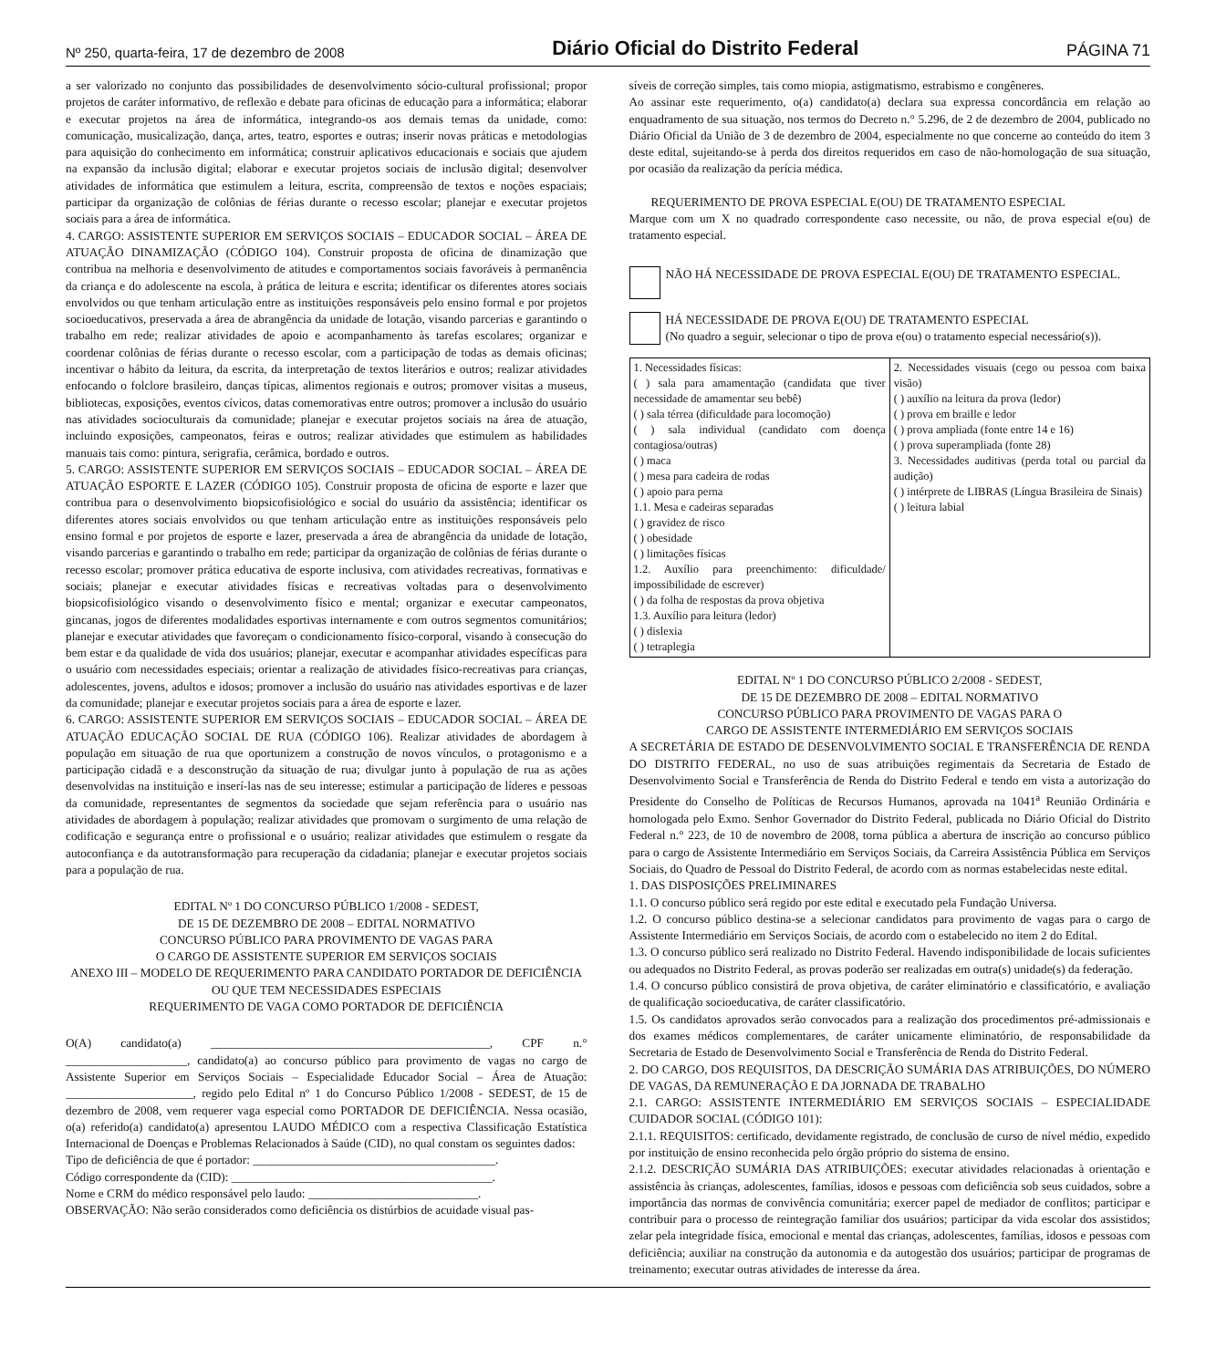Nº 250, quarta-feira, 17 de dezembro de 2008 Diário Oficial do Distrito Federal PÁGINA 71
a ser valorizado no conjunto das possibilidades de desenvolvimento sócio-cultural profissional; propor projetos de caráter informativo, de reflexão e debate para oficinas de educação para a informática; elaborar e executar projetos na área de informática, integrando-os aos demais temas da unidade, como: comunicação, musicalização, dança, artes, teatro, esportes e outras; inserir novas práticas e metodologias para aquisição do conhecimento em informática; construir aplicativos educacionais e sociais que ajudem na expansão da inclusão digital; elaborar e executar projetos sociais de inclusão digital; desenvolver atividades de informática que estimulem a leitura, escrita, compreensão de textos e noções espaciais; participar da organização de colônias de férias durante o recesso escolar; planejar e executar projetos sociais para a área de informática.
4. CARGO: ASSISTENTE SUPERIOR EM SERVIÇOS SOCIAIS – EDUCADOR SOCIAL – ÁREA DE ATUAÇÃO DINAMIZAÇÃO (CÓDIGO 104). Construir proposta de oficina de dinamização que contribua na melhoria e desenvolvimento de atitudes e comportamentos sociais favoráveis à permanência da criança e do adolescente na escola, à prática de leitura e escrita; identificar os diferentes atores sociais envolvidos ou que tenham articulação entre as instituições responsáveis pelo ensino formal e por projetos socioeducativos, preservada a área de abrangência da unidade de lotação, visando parcerias e garantindo o trabalho em rede; realizar atividades de apoio e acompanhamento às tarefas escolares; organizar e coordenar colônias de férias durante o recesso escolar, com a participação de todas as demais oficinas; incentivar o hábito da leitura, da escrita, da interpretação de textos literários e outros; realizar atividades enfocando o folclore brasileiro, danças típicas, alimentos regionais e outros; promover visitas a museus, bibliotecas, exposições, eventos cívicos, datas comemorativas entre outros; promover a inclusão do usuário nas atividades socioculturais da comunidade; planejar e executar projetos sociais na área de atuação, incluindo exposições, campeonatos, feiras e outros; realizar atividades que estimulem as habilidades manuais tais como: pintura, serigrafia, cerâmica, bordado e outros.
5. CARGO: ASSISTENTE SUPERIOR EM SERVIÇOS SOCIAIS – EDUCADOR SOCIAL – ÁREA DE ATUAÇÃO ESPORTE E LAZER (CÓDIGO 105). Construir proposta de oficina de esporte e lazer que contribua para o desenvolvimento biopsicofisiológico e social do usuário da assistência; identificar os diferentes atores sociais envolvidos ou que tenham articulação entre as instituições responsáveis pelo ensino formal e por projetos de esporte e lazer, preservada a área de abrangência da unidade de lotação, visando parcerias e garantindo o trabalho em rede; participar da organização de colônias de férias durante o recesso escolar; promover prática educativa de esporte inclusiva, com atividades recreativas, formativas e sociais; planejar e executar atividades físicas e recreativas voltadas para o desenvolvimento biopsicofisiológico visando o desenvolvimento físico e mental; organizar e executar campeonatos, gincanas, jogos de diferentes modalidades esportivas internamente e com outros segmentos comunitários; planejar e executar atividades que favoreçam o condicionamento físico-corporal, visando à consecução do bem estar e da qualidade de vida dos usuários; planejar, executar e acompanhar atividades específicas para o usuário com necessidades especiais; orientar a realização de atividades físico-recreativas para crianças, adolescentes, jovens, adultos e idosos; promover a inclusão do usuário nas atividades esportivas e de lazer da comunidade; planejar e executar projetos sociais para a área de esporte e lazer.
6. CARGO: ASSISTENTE SUPERIOR EM SERVIÇOS SOCIAIS – EDUCADOR SOCIAL – ÁREA DE ATUAÇÃO EDUCAÇÃO SOCIAL DE RUA (CÓDIGO 106). Realizar atividades de abordagem à população em situação de rua que oportunizem a construção de novos vínculos, o protagonismo e a participação cidadã e a desconstrução da situação de rua; divulgar junto à população de rua as ações desenvolvidas na instituição e inserí-las nas de seu interesse; estimular a participação de líderes e pessoas da comunidade, representantes de segmentos da sociedade que sejam referência para o usuário nas atividades de abordagem à população; realizar atividades que promovam o surgimento de uma relação de codificação e segurança entre o profissional e o usuário; realizar atividades que estimulem o resgate da autoconfiança e da autotransformação para recuperação da cidadania; planejar e executar projetos sociais para a população de rua.
EDITAL Nº 1 DO CONCURSO PÚBLICO 1/2008 - SEDEST,
DE 15 DE DEZEMBRO DE 2008 – EDITAL NORMATIVO
CONCURSO PÚBLICO PARA PROVIMENTO DE VAGAS PARA
O CARGO DE ASSISTENTE SUPERIOR EM SERVIÇOS SOCIAIS
ANEXO III – MODELO DE REQUERIMENTO PARA CANDIDATO PORTADOR DE DEFICIÊNCIA OU QUE TEM NECESSIDADES ESPECIAIS
REQUERIMENTO DE VAGA COMO PORTADOR DE DEFICIÊNCIA
O(A) candidato(a) ______________________________________________, CPF n.° ____________________, candidato(a) ao concurso público para provimento de vagas no cargo de Assistente Superior em Serviços Sociais – Especialidade Educador Social – Área de Atuação: _____________________, regido pelo Edital nº 1 do Concurso Público 1/2008 - SEDEST, de 15 de dezembro de 2008, vem requerer vaga especial como PORTADOR DE DEFICIÊNCIA. Nessa ocasião, o(a) referido(a) candidato(a) apresentou LAUDO MÉDICO com a respectiva Classificação Estatística Internacional de Doenças e Problemas Relacionados à Saúde (CID), no qual constam os seguintes dados:
Tipo de deficiência de que é portador: ________________________________________.
Código correspondente da (CID): ___________________________________________.
Nome e CRM do médico responsável pelo laudo: ____________________________.
OBSERVAÇÃO: Não serão considerados como deficiência os distúrbios de acuidade visual pas-
síveis de correção simples, tais como miopia, astigmatismo, estrabismo e congêneres.
Ao assinar este requerimento, o(a) candidato(a) declara sua expressa concordância em relação ao enquadramento de sua situação, nos termos do Decreto n.° 5.296, de 2 de dezembro de 2004, publicado no Diário Oficial da União de 3 de dezembro de 2004, especialmente no que concerne ao conteúdo do item 3 deste edital, sujeitando-se à perda dos direitos requeridos em caso de não-homologação de sua situação, por ocasião da realização da perícia médica.
REQUERIMENTO DE PROVA ESPECIAL E(OU) DE TRATAMENTO ESPECIAL
Marque com um X no quadrado correspondente caso necessite, ou não, de prova especial e(ou) de tratamento especial.
NÃO HÁ NECESSIDADE DE PROVA ESPECIAL E(OU) DE TRATAMENTO ESPECIAL.
HÁ NECESSIDADE DE PROVA E(OU) DE TRATAMENTO ESPECIAL
(No quadro a seguir, selecionar o tipo de prova e(ou) o tratamento especial necessário(s)).
| 1. Necessidades físicas: ( ) sala para amamentação (candidata que tiver necessidade de amamentar seu bebê) ( ) sala térrea (dificuldade para locomoção) ( ) sala individual (candidato com doença contagiosa/outras) ( ) maca ( ) mesa para cadeira de rodas ( ) apoio para perna 1.1. Mesa e cadeiras separadas ( ) gravidez de risco ( ) obesidade ( ) limitações físicas 1.2. Auxílio para preenchimento: dificuldade/ impossibilidade de escrever) ( ) da folha de respostas da prova objetiva 1.3. Auxílio para leitura (ledor) ( ) dislexia ( ) tetraplegia | 2. Necessidades visuais (cego ou pessoa com baixa visão) ( ) auxílio na leitura da prova (ledor) ( ) prova em braille e ledor ( ) prova ampliada (fonte entre 14 e 16) ( ) prova superampliada (fonte 28) 3. Necessidades auditivas (perda total ou parcial da audição) ( ) intérprete de LIBRAS (Língua Brasileira de Sinais) ( ) leitura labial |
EDITAL Nº 1 DO CONCURSO PÚBLICO 2/2008 - SEDEST,
DE 15 DE DEZEMBRO DE 2008 – EDITAL NORMATIVO
CONCURSO PÚBLICO PARA PROVIMENTO DE VAGAS PARA O
CARGO DE ASSISTENTE INTERMEDIÁRIO EM SERVIÇOS SOCIAIS
A SECRETÁRIA DE ESTADO DE DESENVOLVIMENTO SOCIAL E TRANSFERÊNCIA DE RENDA DO DISTRITO FEDERAL, no uso de suas atribuições regimentais da Secretaria de Estado de Desenvolvimento Social e Transferência de Renda do Distrito Federal e tendo em vista a autorização do Presidente do Conselho de Políticas de Recursos Humanos, aprovada na 1041<sup>a</sup> Reunião Ordinária e homologada pelo Exmo. Senhor Governador do Distrito Federal, publicada no Diário Oficial do Distrito Federal n.° 223, de 10 de novembro de 2008, torna pública a abertura de inscrição ao concurso público para o cargo de Assistente Intermediário em Serviços Sociais, da Carreira Assistência Pública em Serviços Sociais, do Quadro de Pessoal do Distrito Federal, de acordo com as normas estabelecidas neste edital.
1. DAS DISPOSIÇÕES PRELIMINARES
1.1. O concurso público será regido por este edital e executado pela Fundação Universa.
1.2. O concurso público destina-se a selecionar candidatos para provimento de vagas para o cargo de Assistente Intermediário em Serviços Sociais, de acordo com o estabelecido no item 2 do Edital.
1.3. O concurso público será realizado no Distrito Federal. Havendo indisponibilidade de locais suficientes ou adequados no Distrito Federal, as provas poderão ser realizadas em outra(s) unidade(s) da federação.
1.4. O concurso público consistirá de prova objetiva, de caráter eliminatório e classificatório, e avaliação de qualificação socioeducativa, de caráter classificatório.
1.5. Os candidatos aprovados serão convocados para a realização dos procedimentos pré-admissionais e dos exames médicos complementares, de caráter unicamente eliminatório, de responsabilidade da Secretaria de Estado de Desenvolvimento Social e Transferência de Renda do Distrito Federal.
2. DO CARGO, DOS REQUISITOS, DA DESCRIÇÃO SUMÁRIA DAS ATRIBUIÇÕES, DO NÚMERO DE VAGAS, DA REMUNERAÇÃO E DA JORNADA DE TRABALHO
2.1. CARGO: ASSISTENTE INTERMEDIÁRIO EM SERVIÇOS SOCIAIS – ESPECIALIDADE CUIDADOR SOCIAL (CÓDIGO 101):
2.1.1. REQUISITOS: certificado, devidamente registrado, de conclusão de curso de nível médio, expedido por instituição de ensino reconhecida pelo órgão próprio do sistema de ensino.
2.1.2. DESCRIÇÃO SUMÁRIA DAS ATRIBUIÇÕES: executar atividades relacionadas à orientação e assistência às crianças, adolescentes, famílias, idosos e pessoas com deficiência sob seus cuidados, sobre a importância das normas de convivência comunitária; exercer papel de mediador de conflitos; participar e contribuir para o processo de reintegração familiar dos usuários; participar da vida escolar dos assistidos; zelar pela integridade física, emocional e mental das crianças, adolescentes, famílias, idosos e pessoas com deficiência; auxiliar na construção da autonomia e da autogestão dos usuários; participar de programas de treinamento; executar outras atividades de interesse da área.